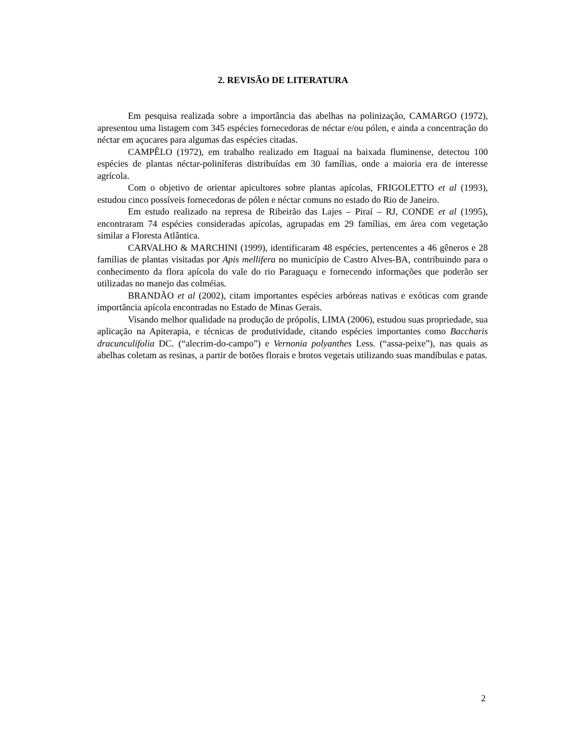2. REVISÃO DE LITERATURA
Em pesquisa realizada sobre a importância das abelhas na polinização, CAMARGO (1972), apresentou uma listagem com 345 espécies fornecedoras de néctar e/ou pólen, e ainda a concentração do néctar em açucares para algumas das espécies citadas.
CAMPÊLO (1972), em trabalho realizado em Itaguaí na baixada fluminense, detectou 100 espécies de plantas néctar-poliníferas distribuídas em 30 famílias, onde a maioria era de interesse agrícola.
Com o objetivo de orientar apicultores sobre plantas apícolas, FRIGOLETTO et al (1993), estudou cinco possíveis fornecedoras de pólen e néctar comuns no estado do Rio de Janeiro.
Em estudo realizado na represa de Ribeirão das Lajes – Piraí – RJ, CONDE et al (1995), encontraram 74 espécies consideradas apícolas, agrupadas em 29 famílias, em área com vegetação similar a Floresta Atlântica.
CARVALHO & MARCHINI (1999), identificaram 48 espécies, pertencentes a 46 gêneros e 28 famílias de plantas visitadas por Apis mellifera no município de Castro Alves-BA, contribuindo para o conhecimento da flora apícola do vale do rio Paraguaçu e fornecendo informações que poderão ser utilizadas no manejo das colméias.
BRANDÃO et al (2002), citam importantes espécies arbóreas nativas e exóticas com grande importância apícola encontradas no Estado de Minas Gerais.
Visando melhor qualidade na produção de própolis, LIMA (2006), estudou suas propriedade, sua aplicação na Apiterapia, e técnicas de produtividade, citando espécies importantes como Baccharis dracunculifolia DC. (“alecrim-do-campo”) e Vernonia polyanthes Less. (“assa-peixe”), nas quais as abelhas coletam as resinas, a partir de botões florais e brotos vegetais utilizando suas mandíbulas e patas.
2